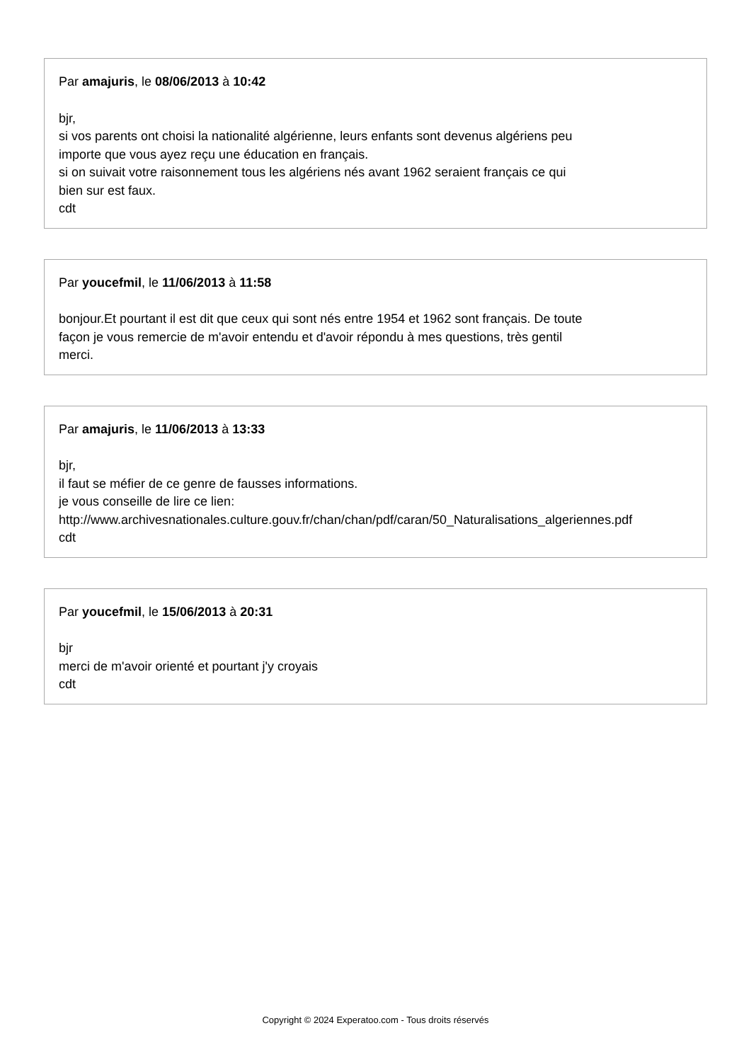Par amajuris, le 08/06/2013 à 10:42
bjr,
si vos parents ont choisi la nationalité algérienne, leurs enfants sont devenus algériens peu
importe que vous ayez reçu une éducation en français.
si on suivait votre raisonnement tous les algériens nés avant 1962 seraient français ce qui
bien sur est faux.
cdt
Par youcefmil, le 11/06/2013 à 11:58
bonjour.Et pourtant il est dit que ceux qui sont nés entre 1954 et 1962 sont français. De toute
façon je vous remercie de m'avoir entendu et d'avoir répondu à mes questions, très gentil
merci.
Par amajuris, le 11/06/2013 à 13:33
bjr,
il faut se méfier de ce genre de fausses informations.
je vous conseille de lire ce lien:
http://www.archivesnationales.culture.gouv.fr/chan/chan/pdf/caran/50_Naturalisations_algeriennes.pdf
cdt
Par youcefmil, le 15/06/2013 à 20:31
bjr
merci de m'avoir orienté et pourtant j'y croyais
cdt
Copyright © 2024 Experatoo.com - Tous droits réservés